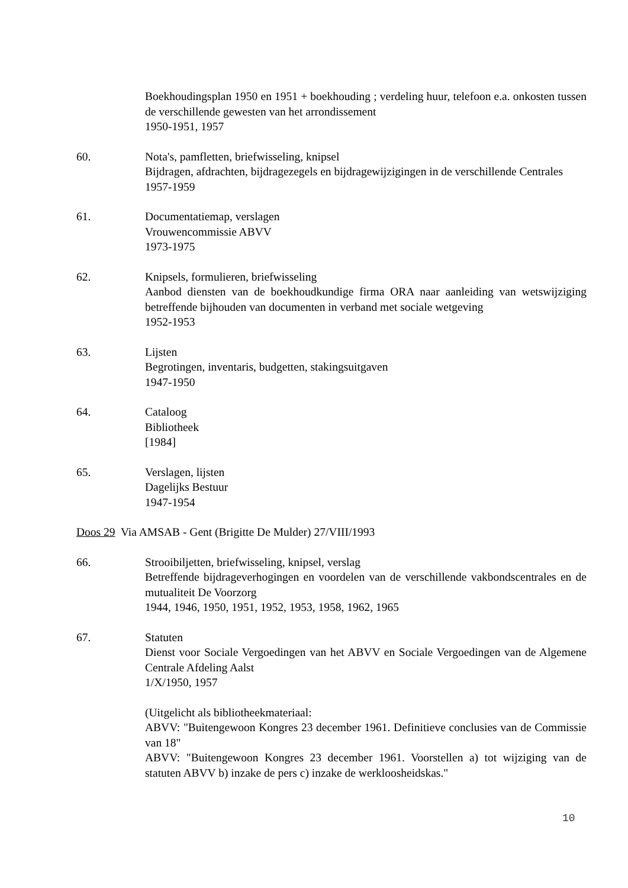Boekhoudingsplan 1950 en 1951 + boekhouding ; verdeling huur, telefoon e.a. onkosten tussen de verschillende gewesten van het arrondissement
1950-1951, 1957
60. Nota's, pamfletten, briefwisseling, knipsel
Bijdragen, afdrachten, bijdragezegels en bijdragewijzigingen in de verschillende Centrales
1957-1959
61. Documentatiemap, verslagen
Vrouwencommissie ABVV
1973-1975
62. Knipsels, formulieren, briefwisseling
Aanbod diensten van de boekhoudkundige firma ORA naar aanleiding van wetswijziging betreffende bijhouden van documenten in verband met sociale wetgeving
1952-1953
63. Lijsten
Begrotingen, inventaris, budgetten, stakingsuitgaven
1947-1950
64. Cataloog
Bibliotheek
[1984]
65. Verslagen, lijsten
Dagelijks Bestuur
1947-1954
Doos 29 Via AMSAB - Gent (Brigitte De Mulder) 27/VIII/1993
66. Strooibiljetten, briefwisseling, knipsel, verslag
Betreffende bijdrageverhogingen en voordelen van de verschillende vakbondscentrales en de mutualiteit De Voorzorg
1944, 1946, 1950, 1951, 1952, 1953, 1958, 1962, 1965
67. Statuten
Dienst voor Sociale Vergoedingen van het ABVV en Sociale Vergoedingen van de Algemene Centrale Afdeling Aalst
1/X/1950, 1957
(Uitgelicht als bibliotheekmateriaal:
ABVV: "Buitengewoon Kongres 23 december 1961. Definitieve conclusies van de Commissie van 18"
ABVV: "Buitengewoon Kongres 23 december 1961. Voorstellen a) tot wijziging van de statuten ABVV b) inzake de pers c) inzake de werkloosheidskas."
10